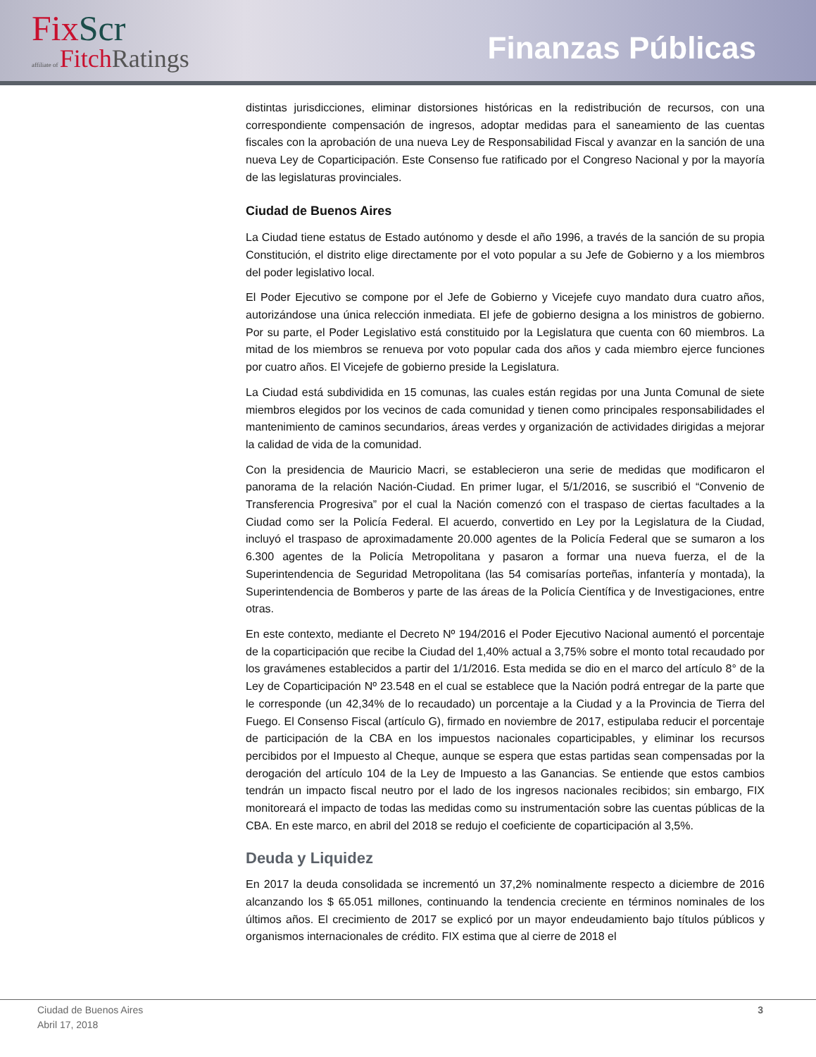Fix Scr
affiliate of Fitch Ratings
Finanzas Públicas
distintas jurisdicciones, eliminar distorsiones históricas en la redistribución de recursos, con una correspondiente compensación de ingresos, adoptar medidas para el saneamiento de las cuentas fiscales con la aprobación de una nueva Ley de Responsabilidad Fiscal y avanzar en la sanción de una nueva Ley de Coparticipación. Este Consenso fue ratificado por el Congreso Nacional y por la mayoría de las legislaturas provinciales.
Ciudad de Buenos Aires
La Ciudad tiene estatus de Estado autónomo y desde el año 1996, a través de la sanción de su propia Constitución, el distrito elige directamente por el voto popular a su Jefe de Gobierno y a los miembros del poder legislativo local.
El Poder Ejecutivo se compone por el Jefe de Gobierno y Vicejefe cuyo mandato dura cuatro años, autorizándose una única relección inmediata. El jefe de gobierno designa a los ministros de gobierno. Por su parte, el Poder Legislativo está constituido por la Legislatura que cuenta con 60 miembros. La mitad de los miembros se renueva por voto popular cada dos años y cada miembro ejerce funciones por cuatro años. El Vicejefe de gobierno preside la Legislatura.
La Ciudad está subdividida en 15 comunas, las cuales están regidas por una Junta Comunal de siete miembros elegidos por los vecinos de cada comunidad y tienen como principales responsabilidades el mantenimiento de caminos secundarios, áreas verdes y organización de actividades dirigidas a mejorar la calidad de vida de la comunidad.
Con la presidencia de Mauricio Macri, se establecieron una serie de medidas que modificaron el panorama de la relación Nación-Ciudad. En primer lugar, el 5/1/2016, se suscribió el “Convenio de Transferencia Progresiva” por el cual la Nación comenzó con el traspaso de ciertas facultades a la Ciudad como ser la Policía Federal. El acuerdo, convertido en Ley por la Legislatura de la Ciudad, incluyó el traspaso de aproximadamente 20.000 agentes de la Policía Federal que se sumaron a los 6.300 agentes de la Policía Metropolitana y pasaron a formar una nueva fuerza, el de la Superintendencia de Seguridad Metropolitana (las 54 comisarías porteñas, infantería y montada), la Superintendencia de Bomberos y parte de las áreas de la Policía Científica y de Investigaciones, entre otras.
En este contexto, mediante el Decreto Nº 194/2016 el Poder Ejecutivo Nacional aumentó el porcentaje de la coparticipación que recibe la Ciudad del 1,40% actual a 3,75% sobre el monto total recaudado por los gravámenes establecidos a partir del 1/1/2016. Esta medida se dio en el marco del artículo 8° de la Ley de Coparticipación Nº 23.548 en el cual se establece que la Nación podrá entregar de la parte que le corresponde (un 42,34% de lo recaudado) un porcentaje a la Ciudad y a la Provincia de Tierra del Fuego. El Consenso Fiscal (artículo G), firmado en noviembre de 2017, estipulaba reducir el porcentaje de participación de la CBA en los impuestos nacionales coparticipables, y eliminar los recursos percibidos por el Impuesto al Cheque, aunque se espera que estas partidas sean compensadas por la derogación del artículo 104 de la Ley de Impuesto a las Ganancias. Se entiende que estos cambios tendrán un impacto fiscal neutro por el lado de los ingresos nacionales recibidos; sin embargo, FIX monitoreará el impacto de todas las medidas como su instrumentación sobre las cuentas públicas de la CBA. En este marco, en abril del 2018 se redujo el coeficiente de coparticipación al 3,5%.
Deuda y Liquidez
En 2017 la deuda consolidada se incrementó un 37,2% nominalmente respecto a diciembre de 2016 alcanzando los $ 65.051 millones, continuando la tendencia creciente en términos nominales de los últimos años. El crecimiento de 2017 se explicó por un mayor endeudamiento bajo títulos públicos y organismos internacionales de crédito. FIX estima que al cierre de 2018 el
Ciudad de Buenos Aires
Abril 17, 2018
3